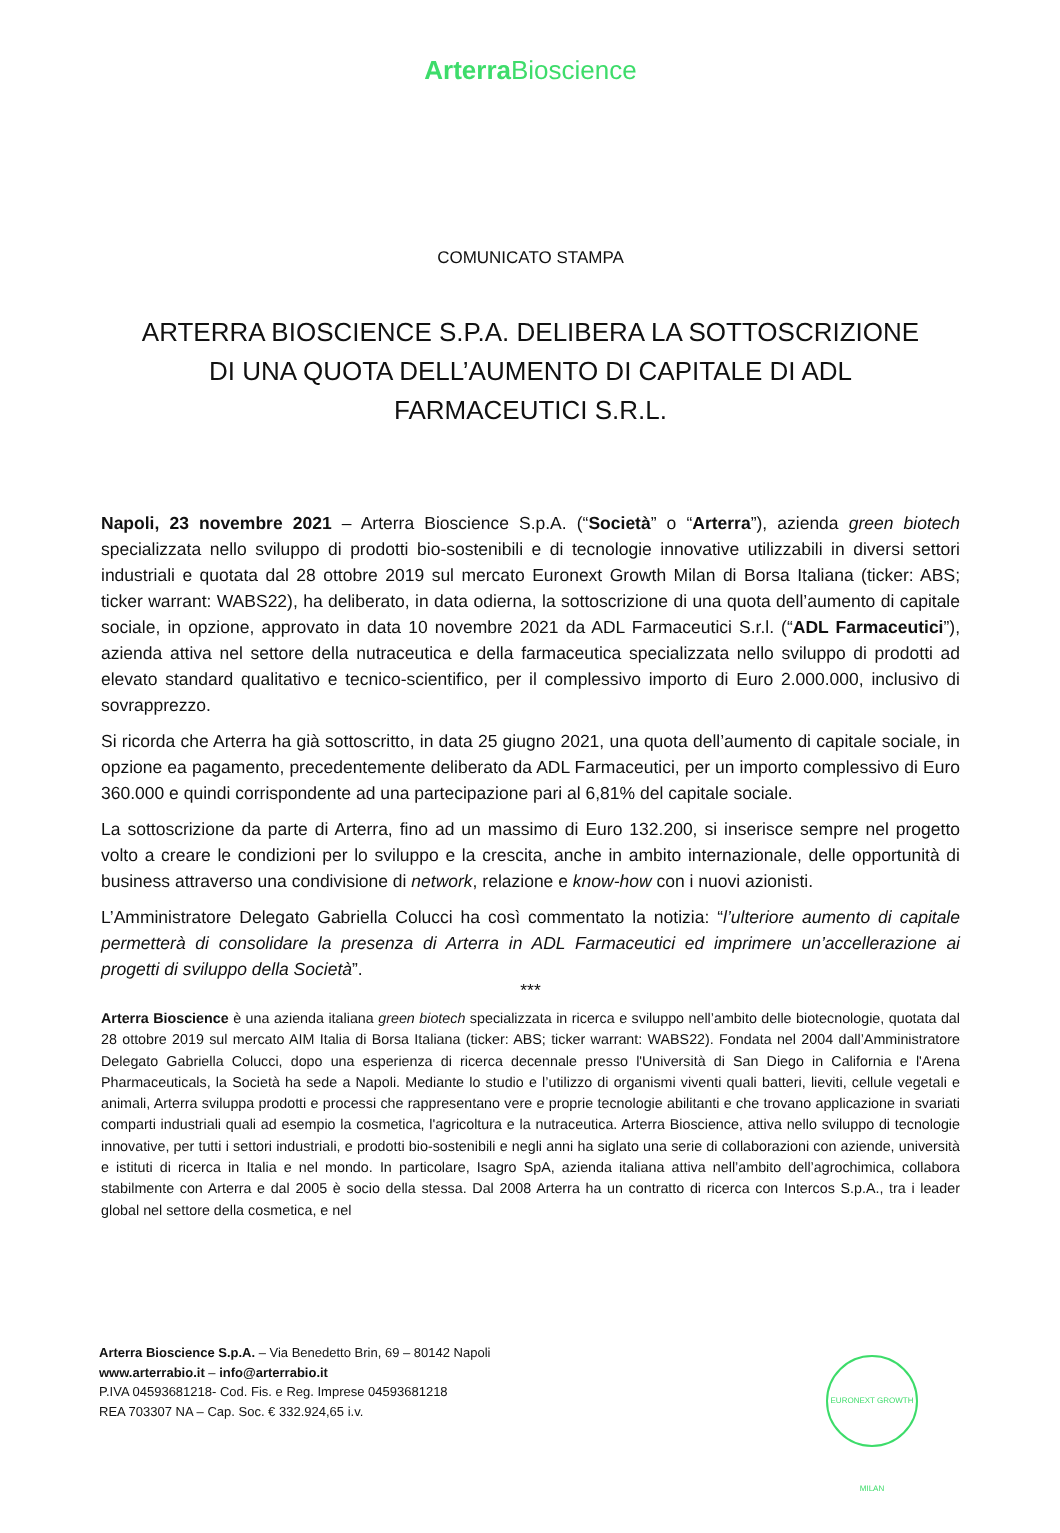Arterra Bioscience
COMUNICATO STAMPA
ARTERRA BIOSCIENCE S.P.A. DELIBERA LA SOTTOSCRIZIONE DI UNA QUOTA DELL’AUMENTO DI CAPITALE DI ADL FARMACEUTICI S.R.L.
Napoli, 23 novembre 2021 – Arterra Bioscience S.p.A. (“Società” o “Arterra”), azienda green biotech specializzata nello sviluppo di prodotti bio-sostenibili e di tecnologie innovative utilizzabili in diversi settori industriali e quotata dal 28 ottobre 2019 sul mercato Euronext Growth Milan di Borsa Italiana (ticker: ABS; ticker warrant: WABS22), ha deliberato, in data odierna, la sottoscrizione di una quota dell’aumento di capitale sociale, in opzione, approvato in data 10 novembre 2021 da ADL Farmaceutici S.r.l. (“ADL Farmaceutici”), azienda attiva nel settore della nutraceutica e della farmaceutica specializzata nello sviluppo di prodotti ad elevato standard qualitativo e tecnico-scientifico, per il complessivo importo di Euro 2.000.000, inclusivo di sovrapprezzo.
Si ricorda che Arterra ha già sottoscritto, in data 25 giugno 2021, una quota dell’aumento di capitale sociale, in opzione ea pagamento, precedentemente deliberato da ADL Farmaceutici, per un importo complessivo di Euro 360.000 e quindi corrispondente ad una partecipazione pari al 6,81% del capitale sociale.
La sottoscrizione da parte di Arterra, fino ad un massimo di Euro 132.200, si inserisce sempre nel progetto volto a creare le condizioni per lo sviluppo e la crescita, anche in ambito internazionale, delle opportunità di business attraverso una condivisione di network, relazione e know-how con i nuovi azionisti.
L’Amministratore Delegato Gabriella Colucci ha così commentato la notizia: “l’ulteriore aumento di capitale permetterà di consolidare la presenza di Arterra in ADL Farmaceutici ed imprimere un’accellerazione ai progetti di sviluppo della Società”.
***
Arterra Bioscience è una azienda italiana green biotech specializzata in ricerca e sviluppo nell’ambito delle biotecnologie, quotata dal 28 ottobre 2019 sul mercato AIM Italia di Borsa Italiana (ticker: ABS; ticker warrant: WABS22). Fondata nel 2004 dall’Amministratore Delegato Gabriella Colucci, dopo una esperienza di ricerca decennale presso l'Università di San Diego in California e l'Arena Pharmaceuticals, la Società ha sede a Napoli. Mediante lo studio e l’utilizzo di organismi viventi quali batteri, lieviti, cellule vegetali e animali, Arterra sviluppa prodotti e processi che rappresentano vere e proprie tecnologie abilitanti e che trovano applicazione in svariati comparti industriali quali ad esempio la cosmetica, l'agricoltura e la nutraceutica. Arterra Bioscience, attiva nello sviluppo di tecnologie innovative, per tutti i settori industriali, e prodotti bio-sostenibili e negli anni ha siglato una serie di collaborazioni con aziende, università e istituti di ricerca in Italia e nel mondo. In particolare, Isagro SpA, azienda italiana attiva nell’ambito dell’agrochimica, collabora stabilmente con Arterra e dal 2005 è socio della stessa. Dal 2008 Arterra ha un contratto di ricerca con Intercos S.p.A., tra i leader global nel settore della cosmetica, e nel
Arterra Bioscience S.p.A. – Via Benedetto Brin, 69 – 80142 Napoli
www.arterrabio.it – info@arterrabio.it
P.IVA 04593681218- Cod. Fis. e Reg. Imprese 04593681218
REA 703307 NA – Cap. Soc. € 332.924,65 i.v.
EURONEXT GROWTH MILAN